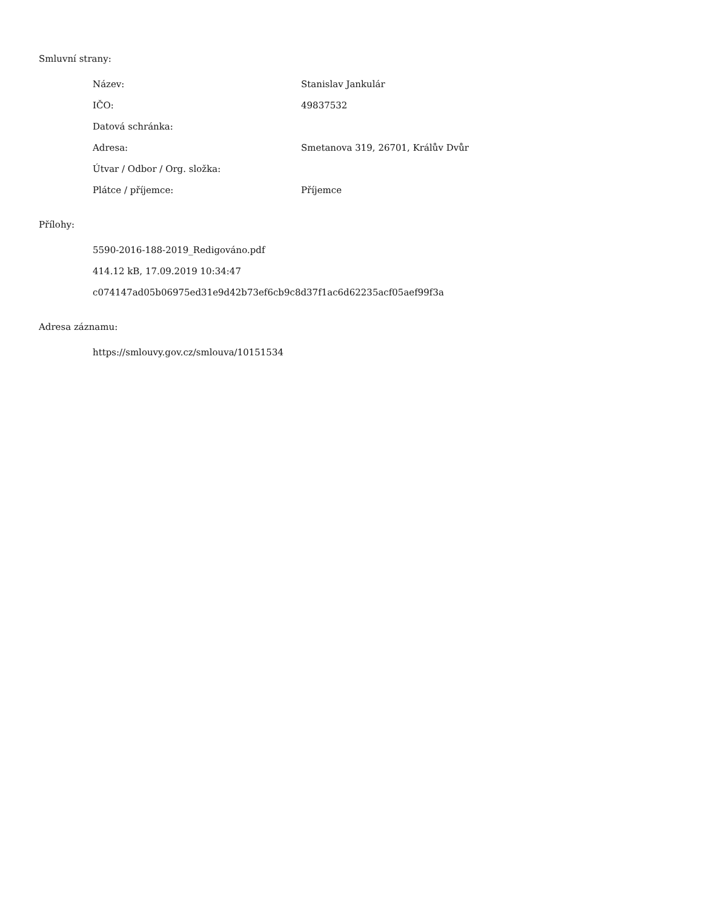Smluvní strany:
| Název: | Stanislav Jankulár |
| IČO: | 49837532 |
| Datová schránka: | |
| Adresa: | Smetanova 319, 26701, Králův Dvůr |
| Útvar / Odbor / Org. složka: | |
| Plátce / příjemce: | Příjemce |
Přílohy:
5590-2016-188-2019_Redigováno.pdf
414.12 kB, 17.09.2019 10:34:47
c074147ad05b06975ed31e9d42b73ef6cb9c8d37f1ac6d62235acf05aef99f3a
Adresa záznamu:
https://smlouvy.gov.cz/smlouva/10151534